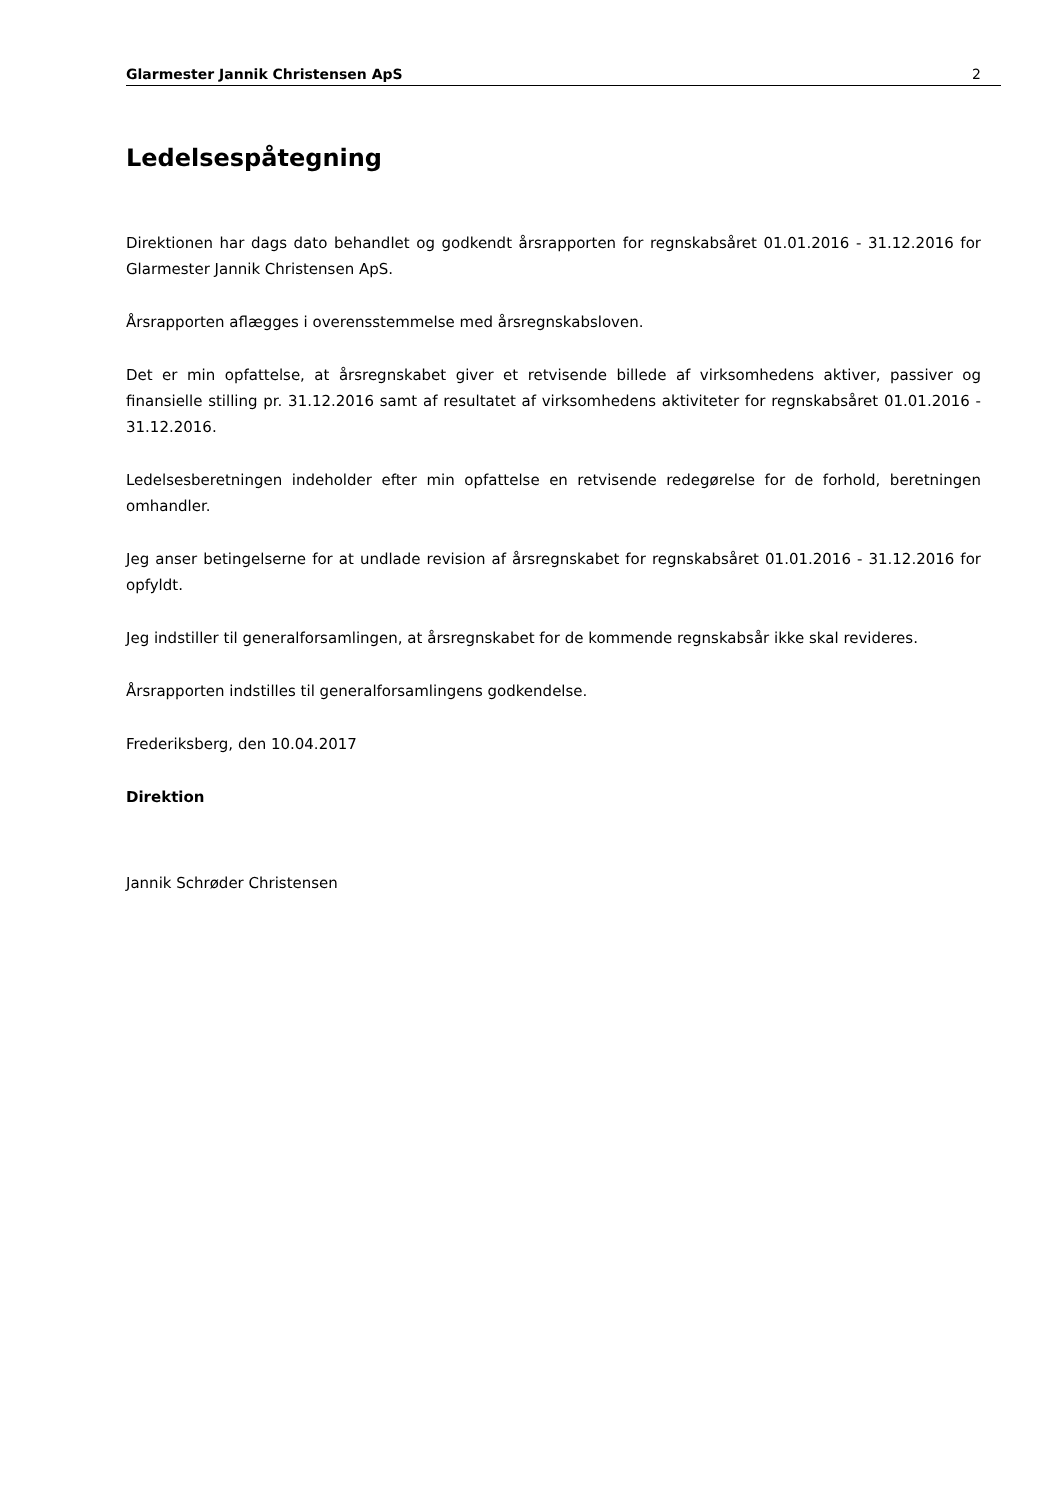Glarmester Jannik Christensen ApS 2
Ledelsespåtegning
Direktionen har dags dato behandlet og godkendt årsrapporten for regnskabsåret 01.01.2016 - 31.12.2016 for Glarmester Jannik Christensen ApS.
Årsrapporten aflægges i overensstemmelse med årsregnskabsloven.
Det er min opfattelse, at årsregnskabet giver et retvisende billede af virksomhedens aktiver, passiver og finansielle stilling pr. 31.12.2016 samt af resultatet af virksomhedens aktiviteter for regnskabsåret 01.01.2016 - 31.12.2016.
Ledelsesberetningen indeholder efter min opfattelse en retvisende redegørelse for de forhold, beretningen omhandler.
Jeg anser betingelserne for at undlade revision af årsregnskabet for regnskabsåret 01.01.2016 - 31.12.2016 for opfyldt.
Jeg indstiller til generalforsamlingen, at årsregnskabet for de kommende regnskabsår ikke skal revideres.
Årsrapporten indstilles til generalforsamlingens godkendelse.
Frederiksberg, den 10.04.2017
Direktion
Jannik Schrøder Christensen